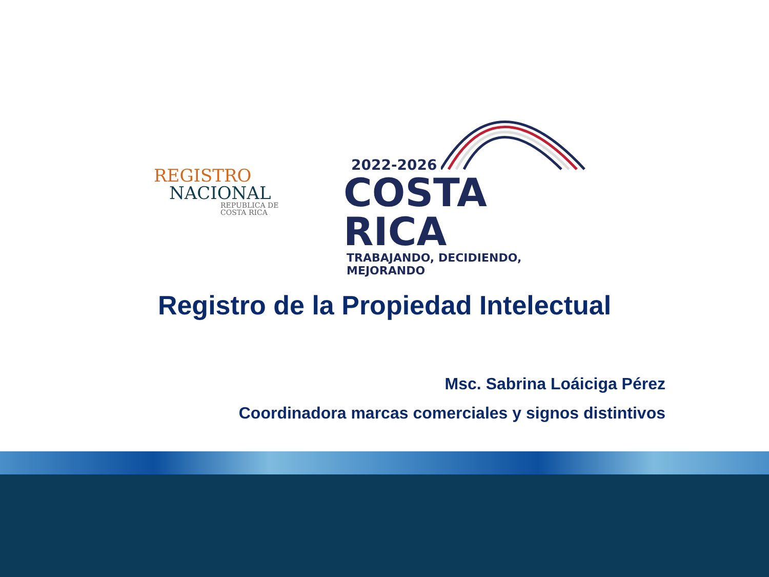REGISTRO
NACIONAL
REPUBLICA DE
COSTA RICA
2022-2026
COSTA RICA
TRABAJANDO, DECIDIENDO, MEJORANDO
Registro de la Propiedad Intelectual
Msc. Sabrina Loáiciga Pérez
Coordinadora marcas comerciales y signos distintivos